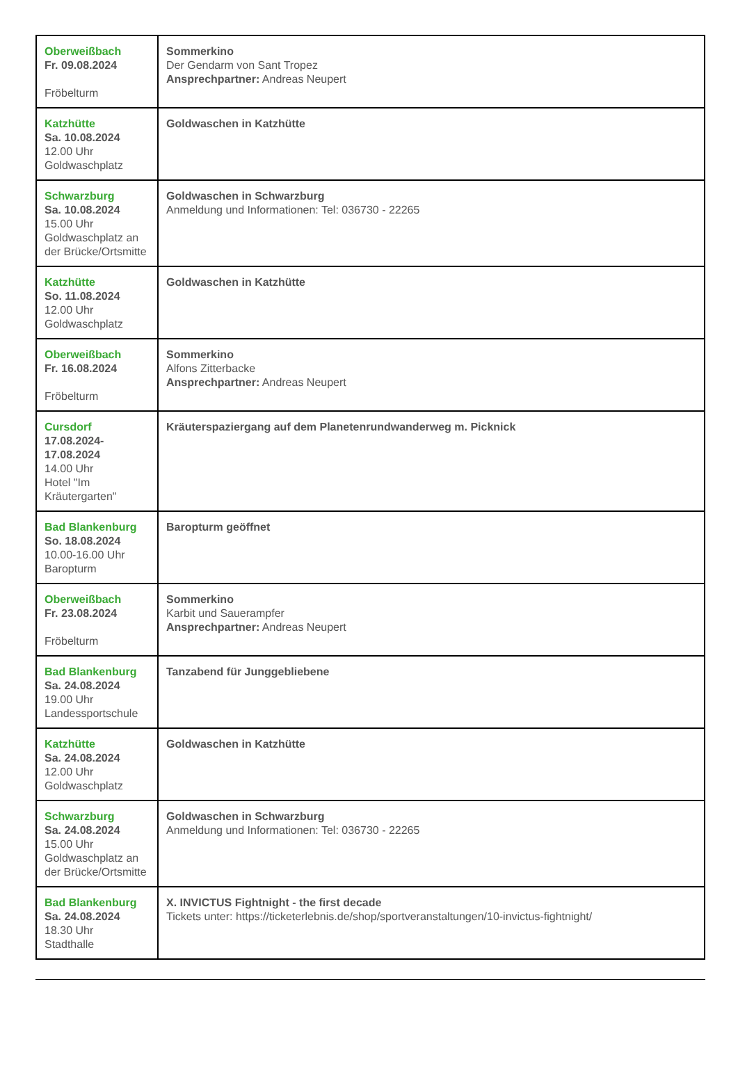| Oberweißbach Fr. 09.08.2024 Fröbelturm | Sommerkino Der Gendarm von Sant Tropez Ansprechpartner: Andreas Neupert |
| Katzhütte Sa. 10.08.2024 12.00 Uhr Goldwaschplatz | Goldwaschen in Katzhütte |
| Schwarzburg Sa. 10.08.2024 15.00 Uhr Goldwaschplatz an der Brücke/Ortsmitte | Goldwaschen in Schwarzburg Anmeldung und Informationen: Tel: 036730 - 22265 |
| Katzhütte So. 11.08.2024 12.00 Uhr Goldwaschplatz | Goldwaschen in Katzhütte |
| Oberweißbach Fr. 16.08.2024 Fröbelturm | Sommerkino Alfons Zitterbacke Ansprechpartner: Andreas Neupert |
| Cursdorf 17.08.2024-17.08.2024 14.00 Uhr Hotel "Im Kräutergarten" | Kräuterspaziergang auf dem Planetenrundwanderweg m. Picknick |
| Bad Blankenburg So. 18.08.2024 10.00-16.00 Uhr Baropturm | Baropturm geöffnet |
| Oberweißbach Fr. 23.08.2024 Fröbelturm | Sommerkino Karbit und Sauerampfer Ansprechpartner: Andreas Neupert |
| Bad Blankenburg Sa. 24.08.2024 19.00 Uhr Landessportschule | Tanzabend für Junggebliebene |
| Katzhütte Sa. 24.08.2024 12.00 Uhr Goldwaschplatz | Goldwaschen in Katzhütte |
| Schwarzburg Sa. 24.08.2024 15.00 Uhr Goldwaschplatz an der Brücke/Ortsmitte | Goldwaschen in Schwarzburg Anmeldung und Informationen: Tel: 036730 - 22265 |
| Bad Blankenburg Sa. 24.08.2024 18.30 Uhr Stadthalle | X. INVICTUS Fightnight - the first decade Tickets unter: https://ticketerlebnis.de/shop/sportveranstaltungen/10-invictus-fightnight/ |